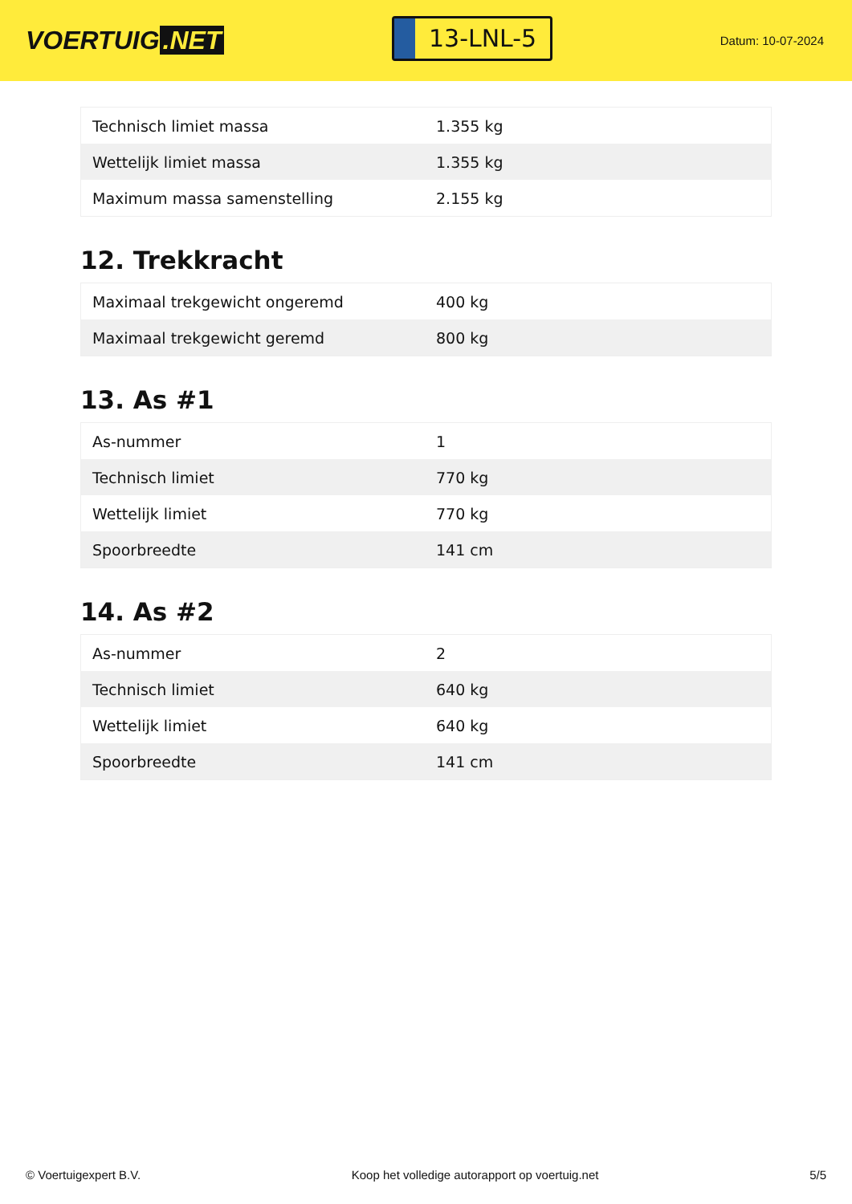VOERTUIG.NET
13-LNL-5
Datum: 10-07-2024
| Technisch limiet massa | 1.355 kg |
| Wettelijk limiet massa | 1.355 kg |
| Maximum massa samenstelling | 2.155 kg |
12. Trekkracht
| Maximaal trekgewicht ongeremd | 400 kg |
| Maximaal trekgewicht geremd | 800 kg |
13. As #1
| As-nummer | 1 |
| Technisch limiet | 770 kg |
| Wettelijk limiet | 770 kg |
| Spoorbreedte | 141 cm |
14. As #2
| As-nummer | 2 |
| Technisch limiet | 640 kg |
| Wettelijk limiet | 640 kg |
| Spoorbreedte | 141 cm |
© Voertuigexpert B.V. Koop het volledige autorapport op voertuig.net 5/5